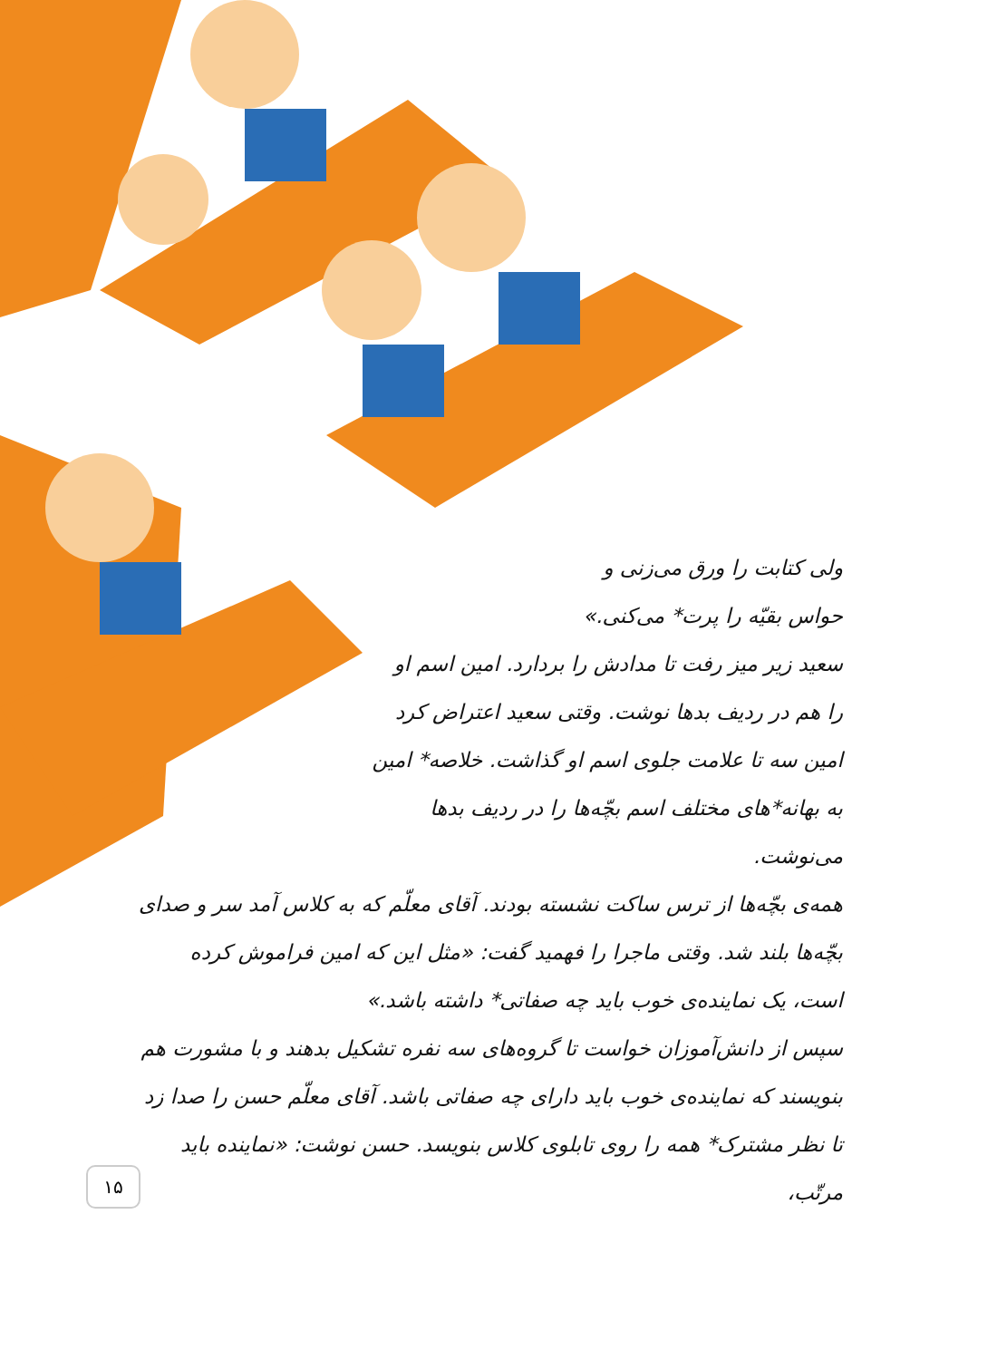ولی کتابت را ورق می‌زنی و
حواس بقیّه را پرت* می‌کنی.»
سعید زیر میز رفت تا مدادش را بردارد. امین اسم او را هم در ردیف بدها نوشت. وقتی سعید اعتراض کرد امین سه تا علامت جلوی اسم او گذاشت. خلاصه* امین به بهانه*های مختلف اسم بچّه‌ها را در ردیف بدها می‌نوشت.
همه‌ی بچّه‌ها از ترس ساکت نشسته بودند. آقای معلّم که به کلاس آمد سر و صدای بچّه‌ها بلند شد. وقتی ماجرا را فهمید گفت: «مثل این که امین فراموش کرده است، یک نماینده‌ی خوب باید چه صفاتی* داشته باشد.»
سپس از دانش‌آموزان خواست تا گروه‌های سه نفره تشکیل بدهند و با مشورت هم بنویسند که نماینده‌ی خوب باید دارای چه صفاتی باشد. آقای معلّم حسن را صدا زد تا نظر مشترک* همه را روی تابلوی کلاس بنویسد. حسن نوشت: «نماینده باید مرتّب،
۱۵